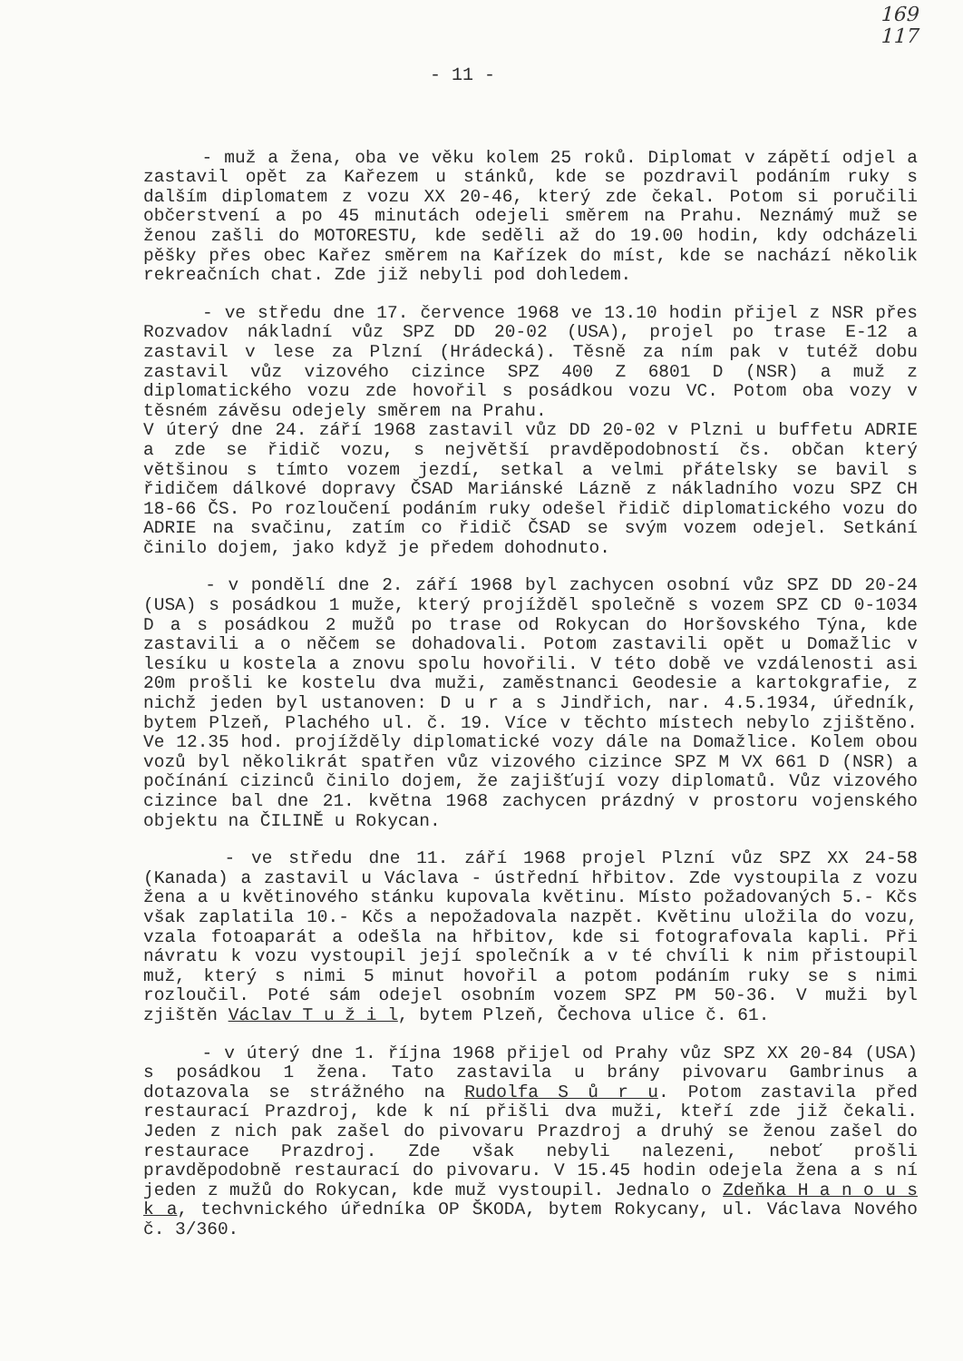169
117
- 11 -
- muž a žena, oba ve věku kolem 25 roků. Diplomat v zápětí odjel a zastavil opět za Kařezem u stánků, kde se pozdravil podáním ruky s dalším diplomatem z vozu XX 20-46, který zde čekal. Potom si poručili občerstvení a po 45 minutách odejeli směrem na Prahu. Neznámý muž se ženou zašli do MOTORESTU, kde seděli až do 19.00 hodin, kdy odcházeli pěšky přes obec Kařez směrem na Kařízek do míst, kde se nachází několik rekreačních chat. Zde již nebyli pod dohledem.
- ve středu dne 17. července 1968 ve 13.10 hodin přijel z NSR přes Rozvadov nákladní vůz SPZ DD 20-02 (USA), projel po trase E-12 a zastavil v lese za Plzní (Hrádecká). Těsně za ním pak v tutéž dobu zastavil vůz vizového cizince SPZ 400 Z 6801 D (NSR) a muž z diplomatického vozu zde hovořil s posádkou vozu VC. Potom oba vozy v těsném závěsu odejely směrem na Prahu.
V úterý dne 24. září 1968 zastavil vůz DD 20-02 v Plzni u buffetu ADRIE a zde se řidič vozu, s největší pravděpodobností čs. občan který většinou s tímto vozem jezdí, setkal a velmi přátelsky se bavil s řidičem dálkové dopravy ČSAD Mariánské Lázně z nákladního vozu SPZ CH 18-66 ČS. Po rozloučení podáním ruky odešel řidič diplomatického vozu do ADRIE na svačinu, zatím co řidič ČSAD se svým vozem odejel. Setkání činilo dojem, jako když je předem dohodnuto.
- v pondělí dne 2. září 1968 byl zachycen osobní vůz SPZ DD 20-24 (USA) s posádkou 1 muže, který projížděl společně s vozem SPZ CD 0-1034 D a s posádkou 2 mužů po trase od Rokycan do Horšovského Týna, kde zastavili a o něčem se dohadovali. Potom zastavili opět u Domažlic v lesíku u kostela a znovu spolu hovořili. V této době ve vzdálenosti asi 20m prošli ke kostelu dva muži, zaměstnanci Geodesie a kartokgrafie, z nichž jeden byl ustanoven: D u r a s Jindřich, nar. 4.5.1934, úředník, bytem Plzeň, Plachého ul. č. 19. Více v těchto místech nebylo zjištěno. Ve 12.35 hod. projížděly diplomatické vozy dále na Domažlice. Kolem obou vozů byl několikrát spatřen vůz vizového cizince SPZ M VX 661 D (NSR) a počínání cizinců činilo dojem, že zajišťují vozy diplomatů. Vůz vizového cizince bal dne 21. května 1968 zachycen prázdný v prostoru vojenského objektu na ČILINĚ u Rokycan.
- ve středu dne 11. září 1968 projel Plzní vůz SPZ XX 24-58 (Kanada) a zastavil u Václava - ústřední hřbitov. Zde vystoupila z vozu žena a u květinového stánku kupovala květinu. Místo požadovaných 5.- Kčs však zaplatila 10.- Kčs a nepožadovala nazpět. Květinu uložila do vozu, vzala fotoaparát a odešla na hřbitov, kde si fotografovala kapli. Při návratu k vozu vystoupil její společník a v té chvíli k nim přistoupil muž, který s nimi 5 minut hovořil a potom podáním ruky se s nimi rozloučil. Poté sám odejel osobním vozem SPZ PM 50-36. V muži byl zjištěn Václav T u ž i l, bytem Plzeň, Čechova ulice č. 61.
- v úterý dne 1. října 1968 přijel od Prahy vůz SPZ XX 20-84 (USA) s posádkou 1 žena. Tato zastavila u brány pivovaru Gambrinus a dotazovala se strážného na Rudolfa S ů r u. Potom zastavila před restaurací Prazdroj, kde k ní přišli dva muži, kteří zde již čekali. Jeden z nich pak zašel do pivovaru Prazdroj a druhý se ženou zašel do restaurace Prazdroj. Zde však nebyli nalezeni, neboť prošli pravděpodobně restaurací do pivovaru. V 15.45 hodin odejela žena a s ní jeden z mužů do Rokycan, kde muž vystoupil. Jednalo o Zdeňka H a n o u s k a, techvnického úředníka OP ŠKODA, bytem Rokycany, ul. Václava Nového č. 3/360.